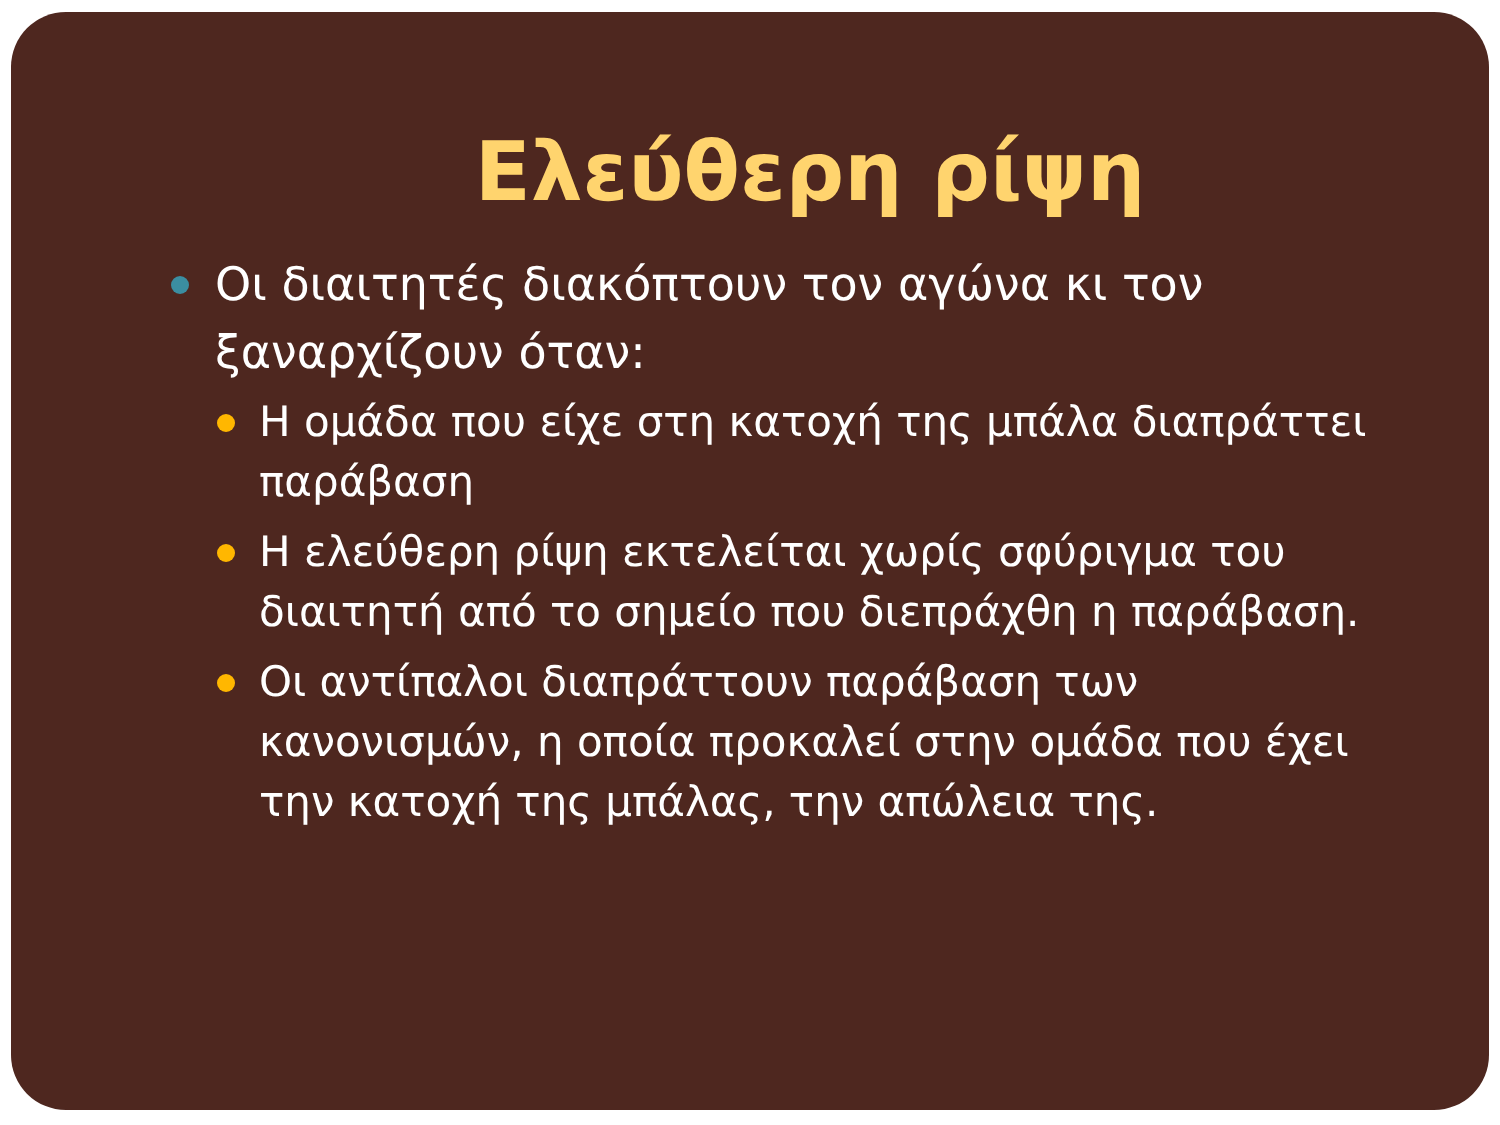Ελεύθερη ρίψη
Οι διαιτητές διακόπτουν τον αγώνα κι τον ξαναρχίζουν όταν:
Η ομάδα που είχε στη κατοχή της μπάλα διαπράττει παράβαση
Η ελεύθερη ρίψη εκτελείται χωρίς σφύριγμα του διαιτητή από το σημείο που διεπράχθη η παράβαση.
Οι αντίπαλοι διαπράττουν παράβαση των κανονισμών, η οποία προκαλεί στην ομάδα που έχει την κατοχή της μπάλας, την απώλεια της.